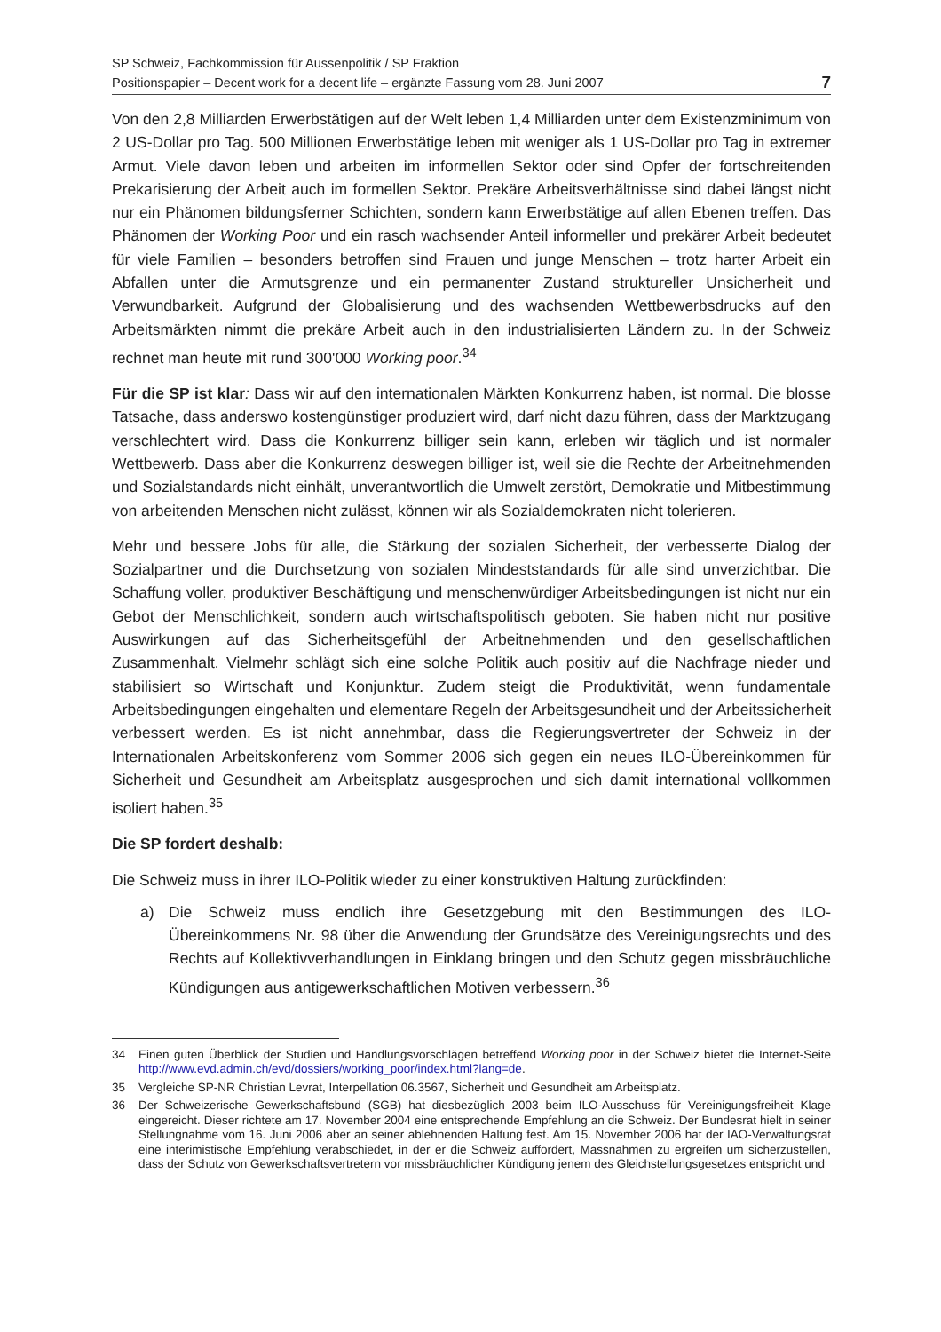SP Schweiz, Fachkommission für Aussenpolitik / SP Fraktion
Positionspapier – Decent work for a decent life – ergänzte Fassung vom 28. Juni 2007
7
Von den 2,8 Milliarden Erwerbstätigen auf der Welt leben 1,4 Milliarden unter dem Existenzminimum von 2 US-Dollar pro Tag. 500 Millionen Erwerbstätige leben mit weniger als 1 US-Dollar pro Tag in extremer Armut. Viele davon leben und arbeiten im informellen Sektor oder sind Opfer der fortschreitenden Prekarisierung der Arbeit auch im formellen Sektor. Prekäre Arbeitsverhältnisse sind dabei längst nicht nur ein Phänomen bildungsferner Schichten, sondern kann Erwerbstätige auf allen Ebenen treffen. Das Phänomen der Working Poor und ein rasch wachsender Anteil informeller und prekärer Arbeit bedeutet für viele Familien – besonders betroffen sind Frauen und junge Menschen – trotz harter Arbeit ein Abfallen unter die Armutsgrenze und ein permanenter Zustand struktureller Unsicherheit und Verwundbarkeit. Aufgrund der Globalisierung und des wachsenden Wettbewerbsdrucks auf den Arbeitsmärkten nimmt die prekäre Arbeit auch in den industrialisierten Ländern zu. In der Schweiz rechnet man heute mit rund 300'000 Working poor.<sup>34</sup>
Für die SP ist klar: Dass wir auf den internationalen Märkten Konkurrenz haben, ist normal. Die blosse Tatsache, dass anderswo kostengünstiger produziert wird, darf nicht dazu führen, dass der Marktzugang verschlechtert wird. Dass die Konkurrenz billiger sein kann, erleben wir täglich und ist normaler Wettbewerb. Dass aber die Konkurrenz deswegen billiger ist, weil sie die Rechte der Arbeitnehmenden und Sozialstandards nicht einhält, unverantwortlich die Umwelt zerstört, Demokratie und Mitbestimmung von arbeitenden Menschen nicht zulässt, können wir als Sozialdemokraten nicht tolerieren.
Mehr und bessere Jobs für alle, die Stärkung der sozialen Sicherheit, der verbesserte Dialog der Sozialpartner und die Durchsetzung von sozialen Mindeststandards für alle sind unverzichtbar. Die Schaffung voller, produktiver Beschäftigung und menschenwürdiger Arbeitsbedingungen ist nicht nur ein Gebot der Menschlichkeit, sondern auch wirtschaftspolitisch geboten. Sie haben nicht nur positive Auswirkungen auf das Sicherheitsgefühl der Arbeitnehmenden und den gesellschaftlichen Zusammenhalt. Vielmehr schlägt sich eine solche Politik auch positiv auf die Nachfrage nieder und stabilisiert so Wirtschaft und Konjunktur. Zudem steigt die Produktivität, wenn fundamentale Arbeitsbedingungen eingehalten und elementare Regeln der Arbeitsgesundheit und der Arbeitssicherheit verbessert werden. Es ist nicht annehmbar, dass die Regierungsvertreter der Schweiz in der Internationalen Arbeitskonferenz vom Sommer 2006 sich gegen ein neues ILO-Übereinkommen für Sicherheit und Gesundheit am Arbeitsplatz ausgesprochen und sich damit international vollkommen isoliert haben.<sup>35</sup>
Die SP fordert deshalb:
Die Schweiz muss in ihrer ILO-Politik wieder zu einer konstruktiven Haltung zurückfinden:
a) Die Schweiz muss endlich ihre Gesetzgebung mit den Bestimmungen des ILO-Übereinkommens Nr. 98 über die Anwendung der Grundsätze des Vereinigungsrechts und des Rechts auf Kollektivverhandlungen in Einklang bringen und den Schutz gegen missbräuchliche Kündigungen aus antigewerkschaftlichen Motiven verbessern.<sup>36</sup>
34 Einen guten Überblick der Studien und Handlungsvorschlägen betreffend Working poor in der Schweiz bietet die Internet-Seite http://www.evd.admin.ch/evd/dossiers/working_poor/index.html?lang=de.
35 Vergleiche SP-NR Christian Levrat, Interpellation 06.3567, Sicherheit und Gesundheit am Arbeitsplatz.
36 Der Schweizerische Gewerkschaftsbund (SGB) hat diesbezüglich 2003 beim ILO-Ausschuss für Vereinigungsfreiheit Klage eingereicht. Dieser richtete am 17. November 2004 eine entsprechende Empfehlung an die Schweiz. Der Bundesrat hielt in seiner Stellungnahme vom 16. Juni 2006 aber an seiner ablehnenden Haltung fest. Am 15. November 2006 hat der IAO-Verwaltungsrat eine interimistische Empfehlung verabschiedet, in der er die Schweiz auffordert, Massnahmen zu ergreifen um sicherzustellen, dass der Schutz von Gewerkschaftsvertretern vor missbräuchlicher Kündigung jenem des Gleichstellungsgesetzes entspricht und